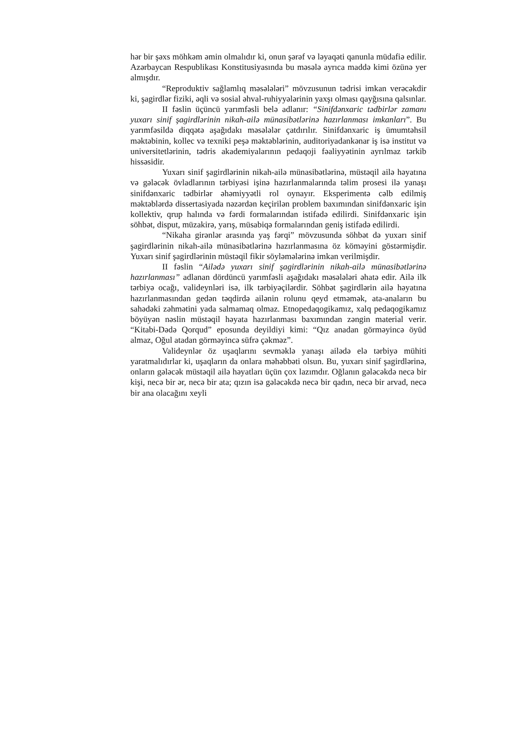hər bir şəxs möhkəm əmin olmalıdır ki, onun şərəf və ləyaqəti qanunla müdafiə edilir. Azərbaycan Respublikası Konstitusiyasında bu məsələ ayrıca maddə kimi özünə yer almışdır.
“Reproduktiv sağlamlıq məsələləri” mövzusunun tədrisi imkan verəcəkdir ki, şagirdlər fiziki, əqli və sosial əhval-ruhiyyələrinin yaxşı olması qayğısına qalsınlar.
II fəslin üçüncü yarımfəsli belə adlanır: “Sinifdənxaric tədbirlər zamanı yuxarı sinif şagirdlərinin nikah-ailə münasibətlərinə hazırlanması imkanları”. Bu yarımfəsildə diqqətə aşağıdakı məsələlər çatdırılır. Sinifdənxaric iş ümumtəhsil məktəbinin, kollec və texniki peşə məktəblərinin, auditoriyadankənar iş isə institut və universitetlərinin, tədris akademiyalarının pedaqoji fəaliyyətinin ayrılmaz tərkib hissəsidir.
Yuxarı sinif şagirdlərinin nikah-ailə münasibətlərinə, müstəqil ailə həyatına və gələcək övladlarının tərbiyəsi işinə hazırlanmalarında təlim prosesi ilə yanaşı sinifdənxaric tədbirlər əhəmiyyətli rol oynayır. Eksperimentə cəlb edilmiş məktəblərdə dissertasiyada nəzərdən keçirilən problem baxımından sinifdənxaric işin kollektiv, qrup halında və fərdi formalarından istifadə edilirdi. Sinifdənxaric işin söhbət, disput, müzakirə, yarış, müsabiqə formalarından geniş istifadə edilirdi.
“Nikaha girənlər arasında yaş fərqi” mövzusunda söhbət də yuxarı sinif şagirdlərinin nikah-ailə münasibətlərinə hazırlanmasına öz köməyini göstərmişdir. Yuxarı sinif şagirdlərinin müstəqil fikir söyləmələrinə imkan verilmişdir.
II fəslin “Ailədə yuxarı sinif şagirdlərinin nikah-ailə münasibətlərinə hazırlanması” adlanan dördüncü yarımfəsli aşağıdakı məsələləri əhatə edir. Ailə ilk tərbiyə ocağı, valideynləri isə, ilk tərbiyəçilərdir. Söhbət şagirdlərin ailə həyatına hazırlanmasından gedən təqdirdə ailənin rolunu qeyd etməmək, ata-anaların bu sahədəki zəhmətini yada salmamaq olmaz. Etnopedaqogikamız, xalq pedaqogikamız böyüyən nəslin müstəqil həyata hazırlanması baxımından zəngin material verir. “Kitabi-Dədə Qorqud” eposunda deyildiyi kimi: “Qız anadan görməyincə öyüd almaz, Oğul atadan görməyincə süfrə çəkməz”.
Valideynlər öz uşaqlarını sevməklə yanaşı ailədə elə tərbiyə mühiti yaratmalıdırlar ki, uşaqların da onlara məhəbbəti olsun. Bu, yuxarı sinif şagirdlərinə, onların gələcək müstəqil ailə həyatları üçün çox lazımdır. Oğlanın gələcəkdə necə bir kişi, necə bir ər, necə bir ata; qızın isə gələcəkdə necə bir qadın, necə bir arvad, necə bir ana olacağını xeyli